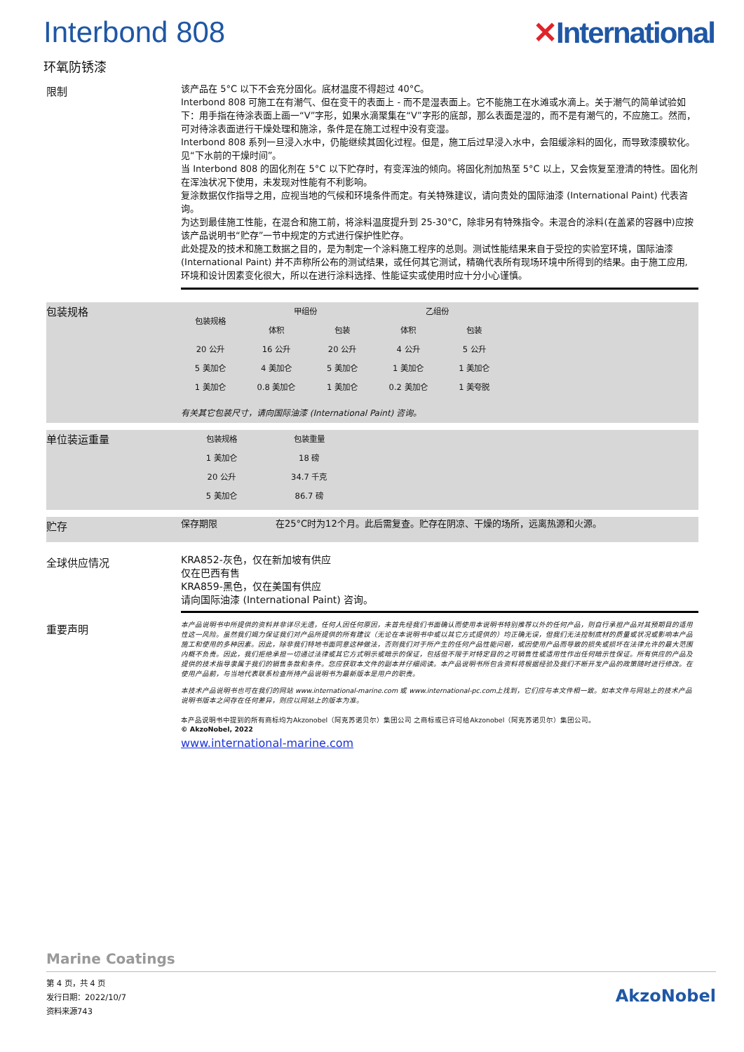Interbond 808 ✕International
环氧防锈漆
限制
该产品在 5°C 以下不会充分固化。底材温度不得超过 40°C。
Interbond 808 可施工在有潮气、但在变干的表面上 - 而不是湿表面上。它不能施工在水滩或水滴上。关于潮气的简单试验如下：用手指在待涂表面上画一“V”字形，如果水滴聚集在“V”字形的底部，那么表面是湿的，而不是有潮气的，不应施工。然而，可对待涂表面进行干燥处理和施涂，条件是在施工过程中没有变湿。
Interbond 808 系列一旦浸入水中，仍能继续其固化过程。但是，施工后过早浸入水中，会阻缓涂料的固化，而导致漆膜软化。见“下水前的干燥时间”。
当 Interbond 808 的固化剂在 5°C 以下贮存时，有变浑浊的倾向。将固化剂加热至 5°C 以上，又会恢复至澄清的特性。固化剂在浑浊状况下使用，未发现对性能有不利影响。
复涂数据仅作指导之用，应视当地的气候和环境条件而定。有关特殊建议，请向贵处的国际油漆 (International Paint) 代表咨询。
为达到最佳施工性能，在混合和施工前，将涂料温度提升到 25-30°C，除非另有特殊指令。未混合的涂料(在盖紧的容器中)应按该产品说明书“贮存”一节中规定的方式进行保护性贮存。
此处提及的技术和施工数据之目的，是为制定一个涂料施工程序的总则。测试性能结果来自于受控的实验室环境，国际油漆 (International Paint) 并不声称所公布的测试结果，或任何其它测试，精确代表所有现场环境中所得到的结果。由于施工应用, 环境和设计因素变化很大，所以在进行涂料选择、性能证实或使用时应十分小心谨慎。
包装规格
| 包装规格 | 甲组份 | | 乙组份 | |
| --- | --- | --- | --- | --- |
| | 体积 | 包装 | 体积 | 包装 |
| 20 公升 | 16 公升 | 20 公升 | 4 公升 | 5 公升 |
| 5 美加仑 | 4 美加仑 | 5 美加仑 | 1 美加仑 | 1 美加仑 |
| 1 美加仑 | 0.8 美加仑 | 1 美加仑 | 0.2 美加仑 | 1 美夸脱 |
有关其它包装尺寸，请向国际油漆 (International Paint) 咨询。
单位装运重量
| 包装规格 | 包装重量 |
| --- | --- |
| 1 美加仑 | 18 磅 |
| 20 公升 | 34.7 千克 |
| 5 美加仑 | 86.7 磅 |
贮存
保存期限 在25°C时为12个月。此后需复查。贮存在阴凉、干燥的场所，远离热源和火源。
全球供应情况
KRA852-灰色，仅在新加坡有供应
仅在巴西有售
KRA859-黑色，仅在美国有供应
请向国际油漆 (International Paint) 咨询。
重要声明
本产品说明书中所提供的资料并非详尽无遗，任何人因任何原因，未首先经我们书面确认而使用本说明书特别推荐以外的任何产品，则自行承担产品对其预期目的适用性这一风险。虽然我们竭力保证我们对产品所提供的所有建议（无论在本说明书中或以其它方式提供的）均正确无误，但我们无法控制底材的质量或状况或影响本产品施工和使用的多种因素。因此，除非我们特地书面同意这种做法，否则我们对于所产生的任何产品性能问题，或因使用产品而导致的损失或损坏在法律允许的最大范围内概不负责。因此，我们拒绝承担一切通过法律或其它方式明示或暗示的保证，包括但不限于对特定目的之可销售性或适用性作出任何暗示性保证。所有供应的产品及提供的技术指导隶属于我们的销售条款和条件。您应获取本文件的副本并仔细阅读。本产品说明书所包含资料将根据经验及我们不断开发产品的政策随时进行修改。在使用产品前，与当地代表联系检查所持产品说明书为最新版本是用户的职责。
本技术产品说明书也可在我们的网站 www.international-marine.com 或 www.international-pc.com上找到，它们应与本文件相一致。如本文件与网站上的技术产品说明书版本之间存在任何差异，则应以网站上的版本为准。
本产品说明书中提到的所有商标均为Akzonobel（阿克苏诺贝尔）集团公司 之商标或已许可给Akzonobel（阿克苏诺贝尔）集团公司。
© AkzoNobel, 2022
www.international-marine.com
Marine Coatings
第 4 页，共 4 页
发行日期：2022/10/7
资料来源743
AkzoNobel